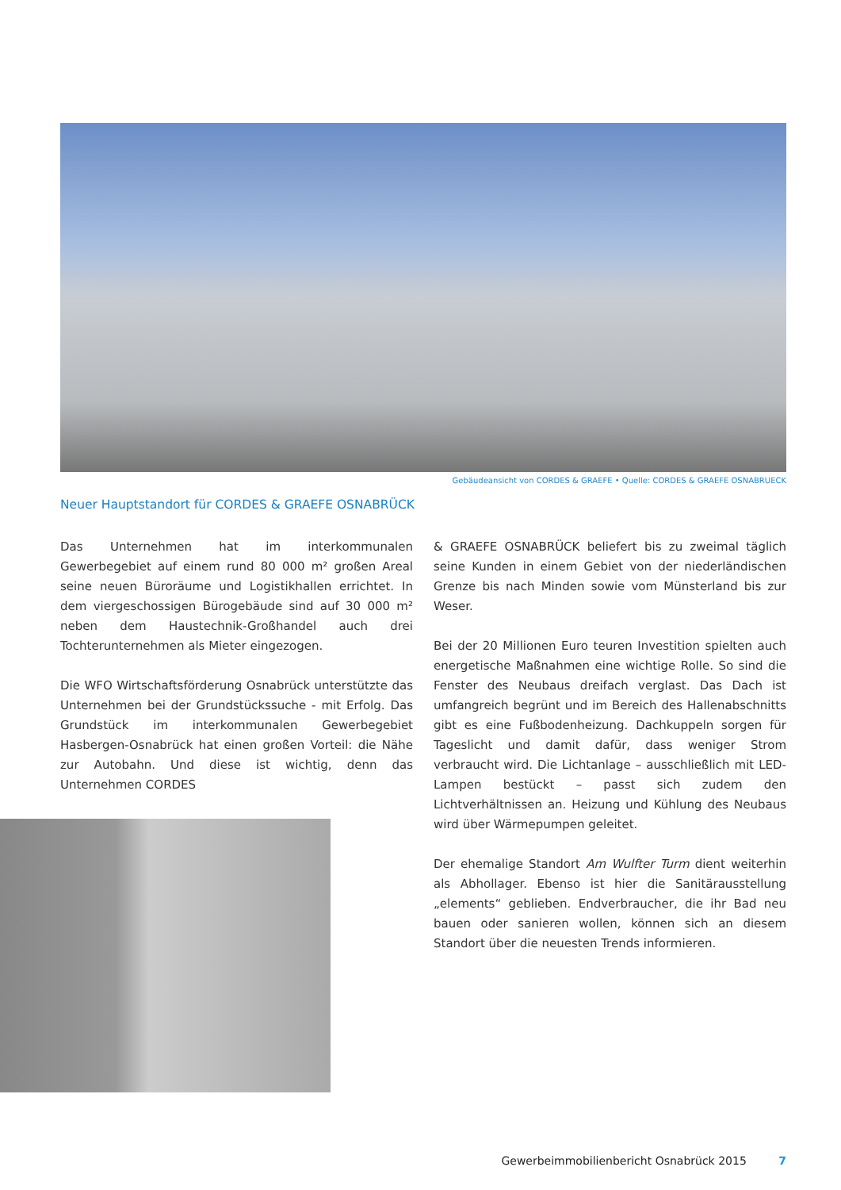Gebäudeansicht von CORDES & GRAEFE • Quelle: CORDES & GRAEFE OSNABRUECK
Neuer Hauptstandort für CORDES & GRAEFE OSNABRÜCK
Das Unternehmen hat im interkommunalen Gewerbegebiet auf einem rund 80 000 m² großen Areal seine neuen Büroräume und Logistikhallen errichtet. In dem viergeschossigen Bürogebäude sind auf 30 000 m² neben dem Haustechnik-Großhandel auch drei Tochterunternehmen als Mieter eingezogen.
Die WFO Wirtschaftsförderung Osnabrück unterstützte das Unternehmen bei der Grundstückssuche - mit Erfolg. Das Grundstück im interkommunalen Gewerbegebiet Hasbergen-Osnabrück hat einen großen Vorteil: die Nähe zur Autobahn. Und diese ist wichtig, denn das Unternehmen CORDES
& GRAEFE OSNABRÜCK beliefert bis zu zweimal täglich seine Kunden in einem Gebiet von der niederländischen Grenze bis nach Minden sowie vom Münsterland bis zur Weser.
Bei der 20 Millionen Euro teuren Investition spielten auch energetische Maßnahmen eine wichtige Rolle. So sind die Fenster des Neubaus dreifach verglast. Das Dach ist umfangreich begrünt und im Bereich des Hallenabschnitts gibt es eine Fußbodenheizung. Dachkuppeln sorgen für Tageslicht und damit dafür, dass weniger Strom verbraucht wird. Die Lichtanlage – ausschließlich mit LED-Lampen bestückt – passt sich zudem den Lichtverhältnissen an. Heizung und Kühlung des Neubaus wird über Wärmepumpen geleitet.
Der ehemalige Standort Am Wulfter Turm dient weiterhin als Abhollager. Ebenso ist hier die Sanitärausstellung „elements“ geblieben. Endverbraucher, die ihr Bad neu bauen oder sanieren wollen, können sich an diesem Standort über die neuesten Trends informieren.
Gewerbeimmobilienbericht Osnabrück 2015 7